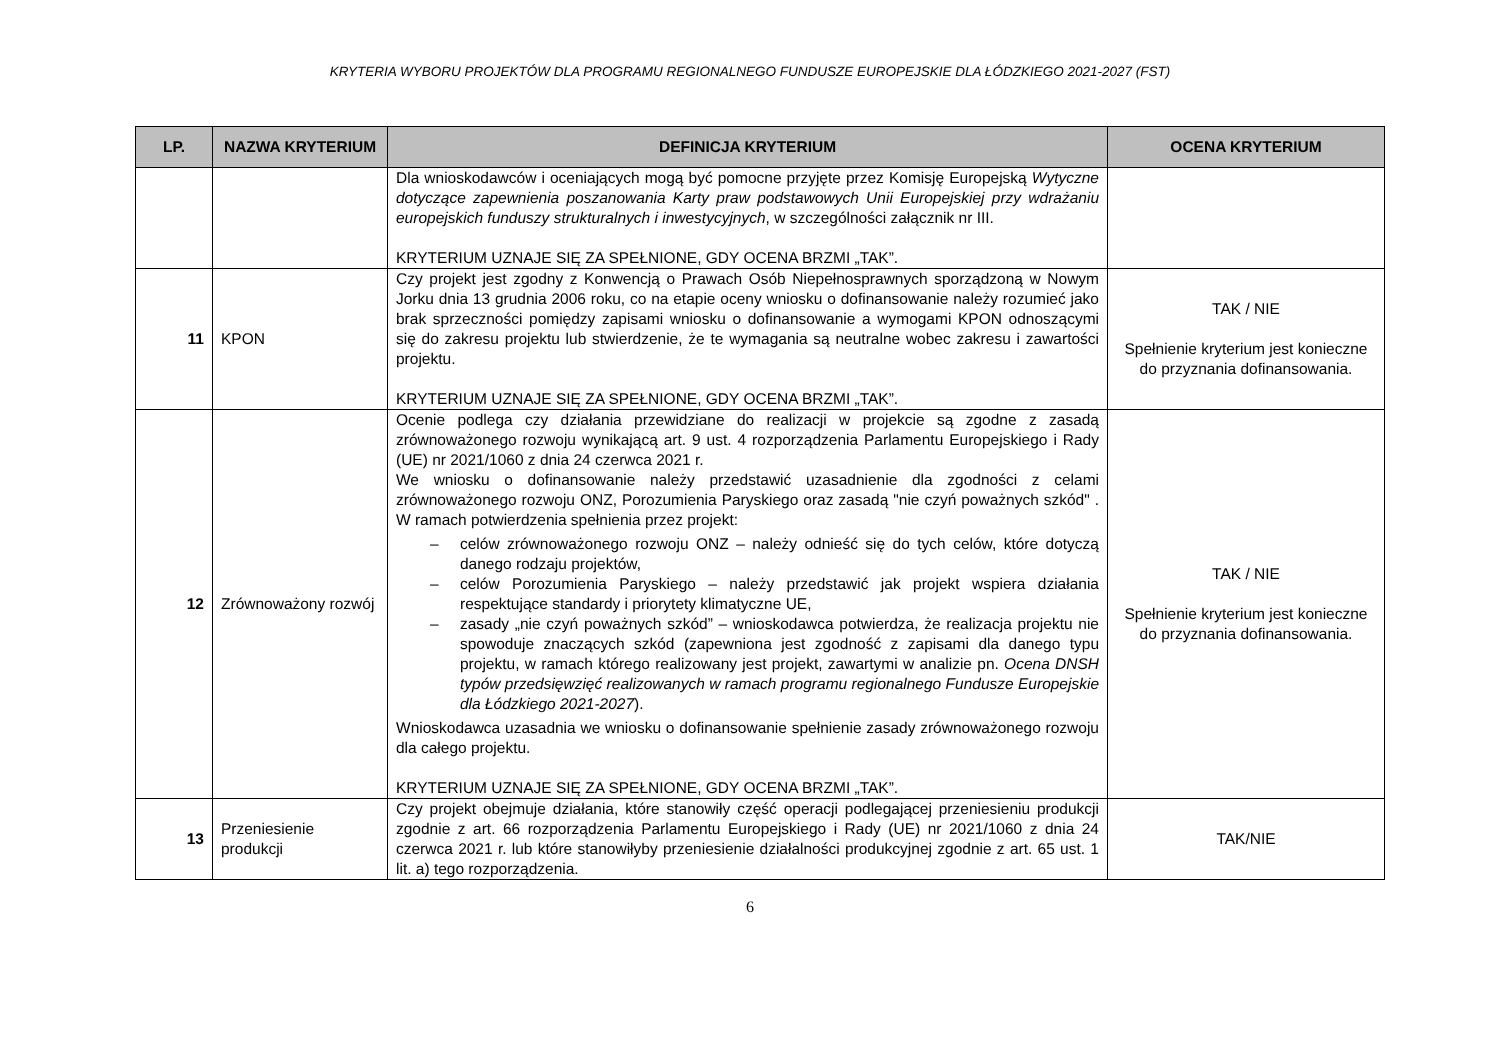KRYTERIA WYBORU PROJEKTÓW DLA PROGRAMU REGIONALNEGO FUNDUSZE EUROPEJSKIE DLA ŁÓDZKIEGO 2021-2027 (FST)
| LP. | NAZWA KRYTERIUM | DEFINICJA KRYTERIUM | OCENA KRYTERIUM |
| --- | --- | --- | --- |
| | | Dla wnioskodawców i oceniających mogą być pomocne przyjęte przez Komisję Europejską Wytyczne dotyczące zapewnienia poszanowania Karty praw podstawowych Unii Europejskiej przy wdrażaniu europejskich funduszy strukturalnych i inwestycyjnych , w szczególności załącznik nr III. KRYTERIUM UZNAJE SIĘ ZA SPEŁNIONE, GDY OCENA BRZMI „TAK”. | |
| 11 | KPON | Czy projekt jest zgodny z Konwencją o Prawach Osób Niepełnosprawnych sporządzoną w Nowym Jorku dnia 13 grudnia 2006 roku, co na etapie oceny wniosku o dofinansowanie należy rozumieć jako brak sprzeczności pomiędzy zapisami wniosku o dofinansowanie a wymogami KPON odnoszącymi się do zakresu projektu lub stwierdzenie, że te wymagania są neutralne wobec zakresu i zawartości projektu. KRYTERIUM UZNAJE SIĘ ZA SPEŁNIONE, GDY OCENA BRZMI „TAK”. | TAK / NIE Spełnienie kryterium jest konieczne do przyznania dofinansowania. |
| 12 | Zrównoważony rozwój | Ocenie podlega czy działania przewidziane do realizacji w projekcie są zgodne z zasadą zrównoważonego rozwoju wynikającą art. 9 ust. 4 rozporządzenia Parlamentu Europejskiego i Rady (UE) nr 2021/1060 z dnia 24 czerwca 2021 r. We wniosku o dofinansowanie należy przedstawić uzasadnienie dla zgodności z celami zrównoważonego rozwoju ONZ, Porozumienia Paryskiego oraz zasadą "nie czyń poważnych szkód" . W ramach potwierdzenia spełnienia przez projekt: celów zrównoważonego rozwoju ONZ – należy odnieść się do tych celów, które dotyczą danego rodzaju projektów, celów Porozumienia Paryskiego – należy przedstawić jak projekt wspiera działania respektujące standardy i priorytety klimatyczne UE, zasady „nie czyń poważnych szkód” – wnioskodawca potwierdza, że realizacja projektu nie spowoduje znaczących szkód (zapewniona jest zgodność z zapisami dla danego typu projektu, w ramach którego realizowany jest projekt, zawartymi w analizie pn. Ocena DNSH typów przedsięwzięć realizowanych w ramach programu regionalnego Fundusze Europejskie dla Łódzkiego 2021-2027 ). Wnioskodawca uzasadnia we wniosku o dofinansowanie spełnienie zasady zrównoważonego rozwoju dla całego projektu. KRYTERIUM UZNAJE SIĘ ZA SPEŁNIONE, GDY OCENA BRZMI „TAK”. | TAK / NIE Spełnienie kryterium jest konieczne do przyznania dofinansowania. |
| 13 | Przeniesienie produkcji | Czy projekt obejmuje działania, które stanowiły część operacji podlegającej przeniesieniu produkcji zgodnie z art. 66 rozporządzenia Parlamentu Europejskiego i Rady (UE) nr 2021/1060 z dnia 24 czerwca 2021 r. lub które stanowiłyby przeniesienie działalności produkcyjnej zgodnie z art. 65 ust. 1 lit. a) tego rozporządzenia. | TAK/NIE |
6